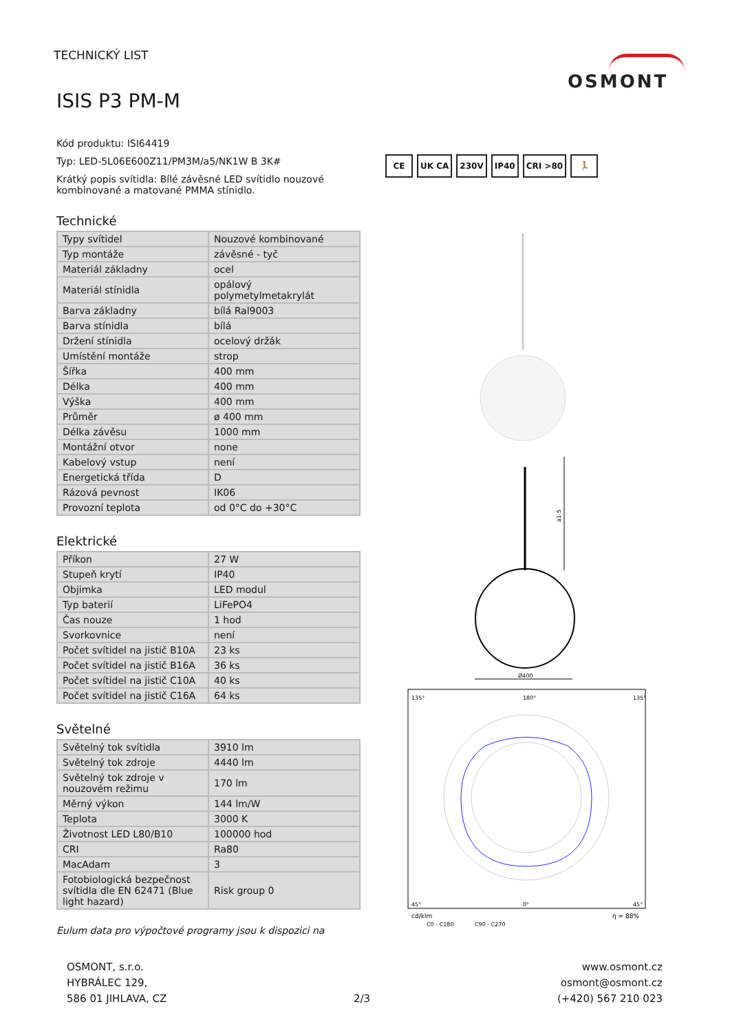TECHNICKÝ LIST OSMONT
ISIS P3 PM-M
Kód produktu: ISI64419
Typ: LED-5L06E600Z11/PM3M/a5/NK1W B 3K#
Krátký popis svítidla: Bílé závěsné LED svítidlo nouzové kombinované a matované PMMA stínidlo.
Technické
| Typy svítidel | Nouzové kombinované |
| Typ montáže | závěsné - tyč |
| Materiál základny | ocel |
| Materiál stínidla | opálový polymetylmetakrylát |
| Barva základny | bílá Ral9003 |
| Barva stínidla | bílá |
| Držení stínidla | ocelový držák |
| Umístění montáže | strop |
| Šířka | 400 mm |
| Délka | 400 mm |
| Výška | 400 mm |
| Průměr | ø 400 mm |
| Délka závěsu | 1000 mm |
| Montážní otvor | none |
| Kabelový vstup | není |
| Energetická třída | D |
| Rázová pevnost | IK06 |
| Provozní teplota | od 0°C do +30°C |
Elektrické
| Příkon | 27 W |
| Stupeň krytí | IP40 |
| Objimka | LED modul |
| Typ baterií | LiFePO4 |
| Čas nouze | 1 hod |
| Svorkovnice | není |
| Počet svítidel na jistič B10A | 23 ks |
| Počet svítidel na jistič B16A | 36 ks |
| Počet svítidel na jistič C10A | 40 ks |
| Počet svítidel na jistič C16A | 64 ks |
Světelné
| Světelný tok svítidla | 3910 lm |
| Světelný tok zdroje | 4440 lm |
| Světelný tok zdroje v nouzovém režimu | 170 lm |
| Měrný výkon | 144 lm/W |
| Teplota | 3000 K |
| Životnost LED L80/B10 | 100000 hod |
| CRI | Ra80 |
| MacAdam | 3 |
| Fotobiologická bezpečnost svítidla dle EN 62471 (Blue light hazard) | Risk group 0 |
Eulum data pro výpočtové programy jsou k dispozici na
CE UK CA 230V IP40 CRI >80 🏃
a1-5
Ø400
135°
180°
135°
45°
0°
45°
cd/klm
η = 88%
C0 - C180
C90 - C270
OSMONT, s.r.o.
HYBRÁLEC 129,
586 01 JIHLAVA, CZ
2/3 www.osmont.cz
osmont@osmont.cz
(+420) 567 210 023